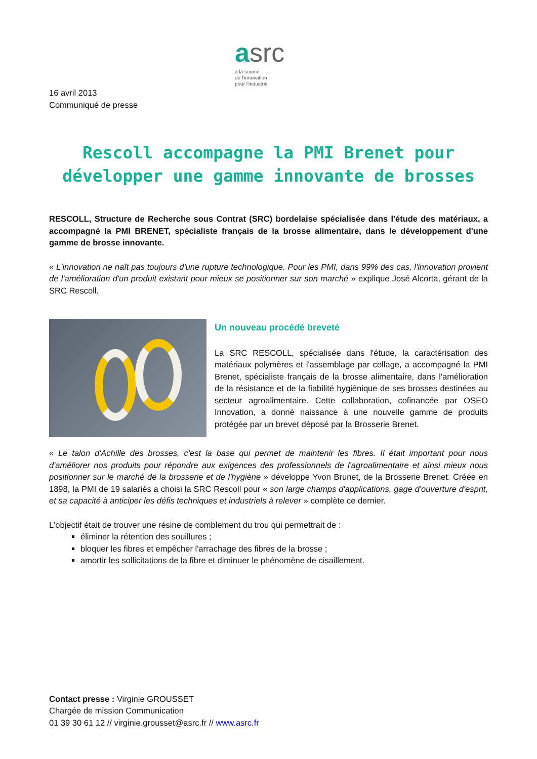asrc
à la source
de l'innovation
pour l'industrie
16 avril 2013
Communiqué de presse
Rescoll accompagne la PMI Brenet pour
développer une gamme innovante de brosses
RESCOLL, Structure de Recherche sous Contrat (SRC) bordelaise spécialisée dans l'étude des matériaux, a accompagné la PMI BRENET, spécialiste français de la brosse alimentaire, dans le développement d'une gamme de brosse innovante.
« L'innovation ne naît pas toujours d'une rupture technologique. Pour les PMI, dans 99% des cas, l'innovation provient de l'amélioration d'un produit existant pour mieux se positionner sur son marché » explique José Alcorta, gérant de la SRC Rescoll.
Un nouveau procédé breveté
La SRC RESCOLL, spécialisée dans l'étude, la caractérisation des matériaux polymères et l'assemblage par collage, a accompagné la PMI Brenet, spécialiste français de la brosse alimentaire, dans l'amélioration de la résistance et de la fiabilité hygiénique de ses brosses destinées au secteur agroalimentaire. Cette collaboration, cofinancée par OSEO Innovation, a donné naissance à une nouvelle gamme de produits protégée par un brevet déposé par la Brosserie Brenet.
« Le talon d'Achille des brosses, c'est la base qui permet de maintenir les fibres. Il était important pour nous d'améliorer nos produits pour répondre aux exigences des professionnels de l'agroalimentaire et ainsi mieux nous positionner sur le marché de la brosserie et de l'hygiène » développe Yvon Brunet, de la Brosserie Brenet. Créée en 1898, la PMI de 19 salariés a choisi la SRC Rescoll pour « son large champs d'applications, gage d'ouverture d'esprit, et sa capacité à anticiper les défis techniques et industriels à relever » complète ce dernier.
L'objectif était de trouver une résine de comblement du trou qui permettrait de :
éliminer la rétention des souillures ;
bloquer les fibres et empêcher l'arrachage des fibres de la brosse ;
amortir les sollicitations de la fibre et diminuer le phénomène de cisaillement.
Contact presse : Virginie GROUSSET
Chargée de mission Communication
01 39 30 61 12 // virginie.grousset@asrc.fr // www.asrc.fr